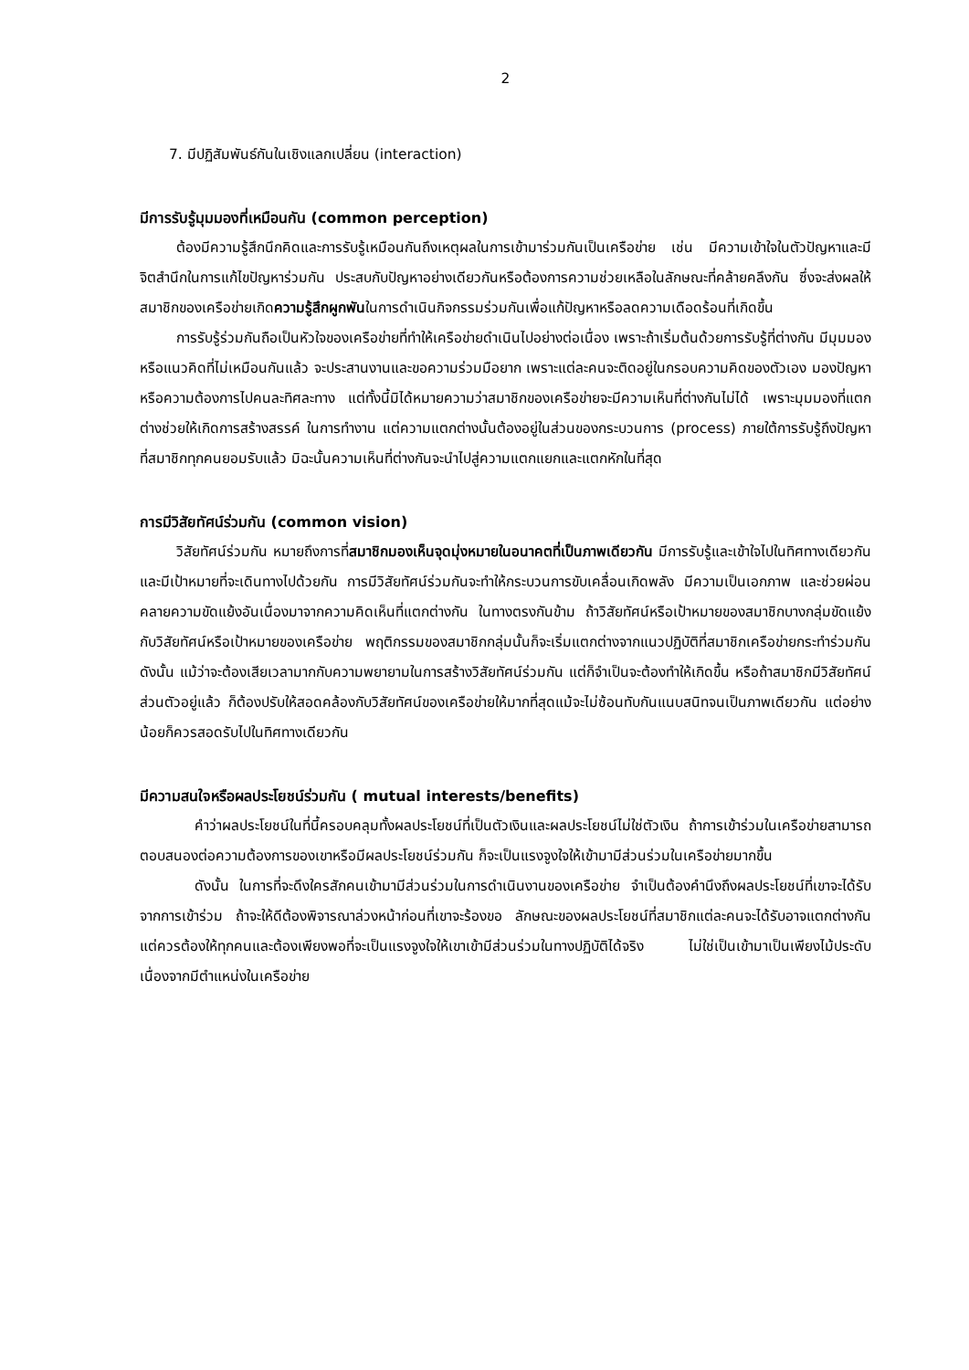2
7. มีปฏิสัมพันธ์กันในเชิงแลกเปลี่ยน (interaction)
มีการรับรู้มุมมองที่เหมือนกัน (common perception)
ต้องมีความรู้สึกนึกคิดและการรับรู้เหมือนกันถึงเหตุผลในการเข้ามาร่วมกันเป็นเครือข่าย เช่น มีความเข้าใจในตัวปัญหาและมีจิตสำนึกในการแก้ไขปัญหาร่วมกัน ประสบกับปัญหาอย่างเดียวกันหรือต้องการความช่วยเหลือในลักษณะที่คล้ายคลึงกัน ซึ่งจะส่งผลให้สมาชิกของเครือข่ายเกิดความรู้สึกผูกพันในการดำเนินกิจกรรมร่วมกันเพื่อแก้ปัญหาหรือลดความเดือดร้อนที่เกิดขึ้น
การรับรู้ร่วมกันถือเป็นหัวใจของเครือข่ายที่ทำให้เครือข่ายดำเนินไปอย่างต่อเนื่อง เพราะถ้าเริ่มต้นด้วยการรับรู้ที่ต่างกัน มีมุมมองหรือแนวคิดที่ไม่เหมือนกันแล้ว จะประสานงานและขอความร่วมมือยาก เพราะแต่ละคนจะติดอยู่ในกรอบความคิดของตัวเอง มองปัญหาหรือความต้องการไปคนละทิศละทาง แต่ทั้งนี้มิได้หมายความว่าสมาชิกของเครือข่ายจะมีความเห็นที่ต่างกันไม่ได้ เพราะมุมมองที่แตกต่างช่วยให้เกิดการสร้างสรรค์ ในการทำงาน แต่ความแตกต่างนั้นต้องอยู่ในส่วนของกระบวนการ (process) ภายใต้การรับรู้ถึงปัญหาที่สมาชิกทุกคนยอมรับแล้ว มิฉะนั้นความเห็นที่ต่างกันจะนำไปสู่ความแตกแยกและแตกหักในที่สุด
การมีวิสัยทัศน์ร่วมกัน (common vision)
วิสัยทัศน์ร่วมกัน หมายถึงการที่สมาชิกมองเห็นจุดมุ่งหมายในอนาคตที่เป็นภาพเดียวกัน มีการรับรู้และเข้าใจไปในทิศทางเดียวกัน และมีเป้าหมายที่จะเดินทางไปด้วยกัน การมีวิสัยทัศน์ร่วมกันจะทำให้กระบวนการขับเคลื่อนเกิดพลัง มีความเป็นเอกภาพ และช่วยผ่อนคลายความขัดแย้งอันเนื่องมาจากความคิดเห็นที่แตกต่างกัน ในทางตรงกันข้าม ถ้าวิสัยทัศน์หรือเป้าหมายของสมาชิกบางกลุ่มขัดแย้งกับวิสัยทัศน์หรือเป้าหมายของเครือข่าย พฤติกรรมของสมาชิกกลุ่มนั้นก็จะเริ่มแตกต่างจากแนวปฏิบัติที่สมาชิกเครือข่ายกระทำร่วมกัน ดังนั้น แม้ว่าจะต้องเสียเวลามากกับความพยายามในการสร้างวิสัยทัศน์ร่วมกัน แต่ก็จำเป็นจะต้องทำให้เกิดขึ้น หรือถ้าสมาชิกมีวิสัยทัศน์ส่วนตัวอยู่แล้ว ก็ต้องปรับให้สอดคล้องกับวิสัยทัศน์ของเครือข่ายให้มากที่สุดแม้จะไม่ซ้อนทับกันแนบสนิทจนเป็นภาพเดียวกัน แต่อย่างน้อยก็ควรสอดรับไปในทิศทางเดียวกัน
มีความสนใจหรือผลประโยชน์ร่วมกัน ( mutual interests/benefits)
คำว่าผลประโยชน์ในที่นี้ครอบคลุมทั้งผลประโยชน์ที่เป็นตัวเงินและผลประโยชน์ไม่ใช่ตัวเงิน ถ้าการเข้าร่วมในเครือข่ายสามารถตอบสนองต่อความต้องการของเขาหรือมีผลประโยชน์ร่วมกัน ก็จะเป็นแรงจูงใจให้เข้ามามีส่วนร่วมในเครือข่ายมากขึ้น
ดังนั้น ในการที่จะดึงใครสักคนเข้ามามีส่วนร่วมในการดำเนินงานของเครือข่าย จำเป็นต้องคำนึงถึงผลประโยชน์ที่เขาจะได้รับจากการเข้าร่วม ถ้าจะให้ดีต้องพิจารณาล่วงหน้าก่อนที่เขาจะร้องขอ ลักษณะของผลประโยชน์ที่สมาชิกแต่ละคนจะได้รับอาจแตกต่างกัน แต่ควรต้องให้ทุกคนและต้องเพียงพอที่จะเป็นแรงจูงใจให้เขาเข้ามีส่วนร่วมในทางปฏิบัติได้จริง ไม่ใช่เป็นเข้ามาเป็นเพียงไม้ประดับเนื่องจากมีตำแหน่งในเครือข่าย